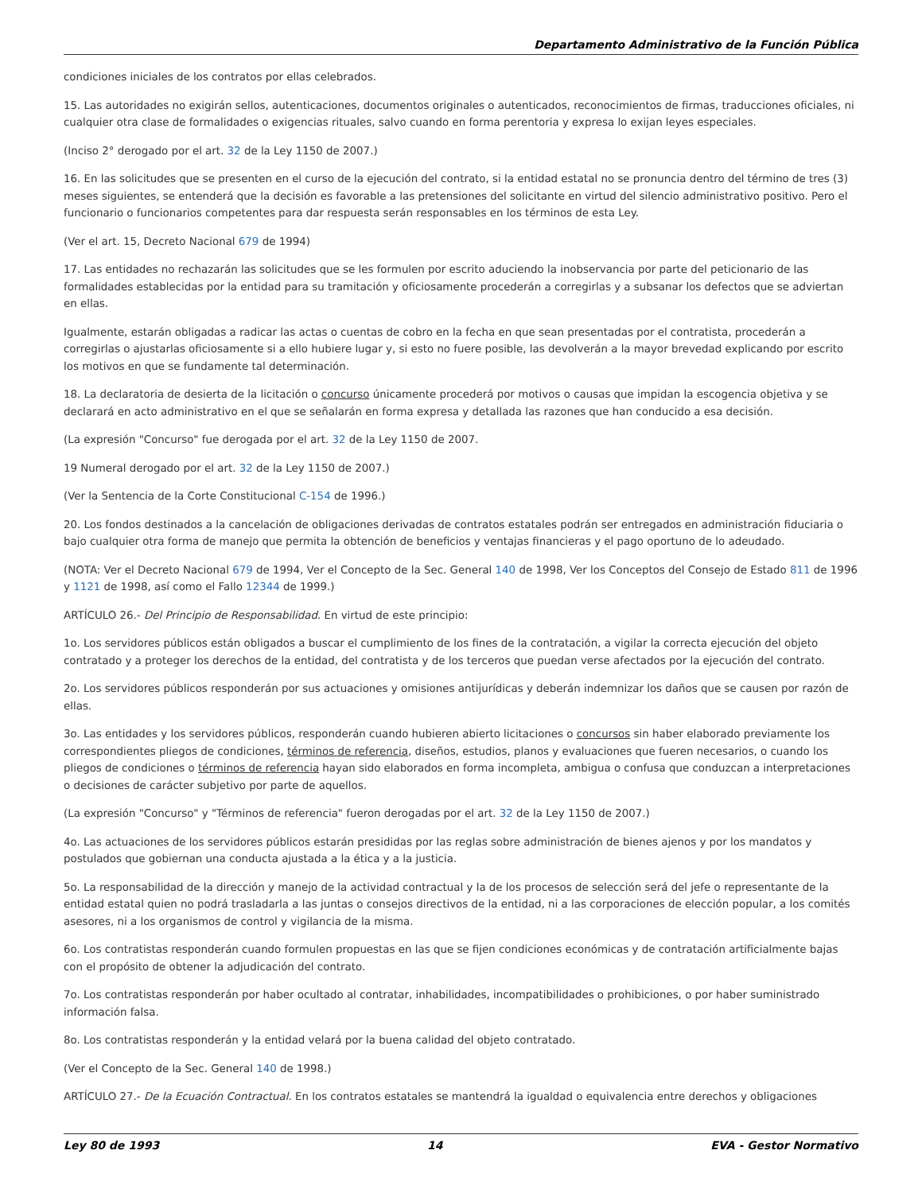Departamento Administrativo de la Función Pública
condiciones iniciales de los contratos por ellas celebrados.
15. Las autoridades no exigirán sellos, autenticaciones, documentos originales o autenticados, reconocimientos de firmas, traducciones oficiales, ni cualquier otra clase de formalidades o exigencias rituales, salvo cuando en forma perentoria y expresa lo exijan leyes especiales.
(Inciso 2° derogado por el art. 32 de la Ley 1150 de 2007.)
16. En las solicitudes que se presenten en el curso de la ejecución del contrato, si la entidad estatal no se pronuncia dentro del término de tres (3) meses siguientes, se entenderá que la decisión es favorable a las pretensiones del solicitante en virtud del silencio administrativo positivo. Pero el funcionario o funcionarios competentes para dar respuesta serán responsables en los términos de esta Ley.
(Ver el art. 15, Decreto Nacional 679 de 1994)
17. Las entidades no rechazarán las solicitudes que se les formulen por escrito aduciendo la inobservancia por parte del peticionario de las formalidades establecidas por la entidad para su tramitación y oficiosamente procederán a corregirlas y a subsanar los defectos que se adviertan en ellas.
Igualmente, estarán obligadas a radicar las actas o cuentas de cobro en la fecha en que sean presentadas por el contratista, procederán a corregirlas o ajustarlas oficiosamente si a ello hubiere lugar y, si esto no fuere posible, las devolverán a la mayor brevedad explicando por escrito los motivos en que se fundamente tal determinación.
18. La declaratoria de desierta de la licitación o concurso únicamente procederá por motivos o causas que impidan la escogencia objetiva y se declarará en acto administrativo en el que se señalarán en forma expresa y detallada las razones que han conducido a esa decisión.
(La expresión "Concurso" fue derogada por el art. 32 de la Ley 1150 de 2007.
19 Numeral derogado por el art. 32 de la Ley 1150 de 2007.)
(Ver la Sentencia de la Corte Constitucional C-154 de 1996.)
20. Los fondos destinados a la cancelación de obligaciones derivadas de contratos estatales podrán ser entregados en administración fiduciaria o bajo cualquier otra forma de manejo que permita la obtención de beneficios y ventajas financieras y el pago oportuno de lo adeudado.
(NOTA: Ver el Decreto Nacional 679 de 1994, Ver el Concepto de la Sec. General 140 de 1998, Ver los Conceptos del Consejo de Estado 811 de 1996 y 1121 de 1998, así como el Fallo 12344 de 1999.)
ARTÍCULO 26.- Del Principio de Responsabilidad. En virtud de este principio:
1o. Los servidores públicos están obligados a buscar el cumplimiento de los fines de la contratación, a vigilar la correcta ejecución del objeto contratado y a proteger los derechos de la entidad, del contratista y de los terceros que puedan verse afectados por la ejecución del contrato.
2o. Los servidores públicos responderán por sus actuaciones y omisiones antijurídicas y deberán indemnizar los daños que se causen por razón de ellas.
3o. Las entidades y los servidores públicos, responderán cuando hubieren abierto licitaciones o concursos sin haber elaborado previamente los correspondientes pliegos de condiciones, términos de referencia, diseños, estudios, planos y evaluaciones que fueren necesarios, o cuando los pliegos de condiciones o términos de referencia hayan sido elaborados en forma incompleta, ambigua o confusa que conduzcan a interpretaciones o decisiones de carácter subjetivo por parte de aquellos.
(La expresión "Concurso" y "Términos de referencia" fueron derogadas por el art. 32 de la Ley 1150 de 2007.)
4o. Las actuaciones de los servidores públicos estarán presididas por las reglas sobre administración de bienes ajenos y por los mandatos y postulados que gobiernan una conducta ajustada a la ética y a la justicia.
5o. La responsabilidad de la dirección y manejo de la actividad contractual y la de los procesos de selección será del jefe o representante de la entidad estatal quien no podrá trasladarla a las juntas o consejos directivos de la entidad, ni a las corporaciones de elección popular, a los comités asesores, ni a los organismos de control y vigilancia de la misma.
6o. Los contratistas responderán cuando formulen propuestas en las que se fijen condiciones económicas y de contratación artificialmente bajas con el propósito de obtener la adjudicación del contrato.
7o. Los contratistas responderán por haber ocultado al contratar, inhabilidades, incompatibilidades o prohibiciones, o por haber suministrado información falsa.
8o. Los contratistas responderán y la entidad velará por la buena calidad del objeto contratado.
(Ver el Concepto de la Sec. General 140 de 1998.)
ARTÍCULO 27.- De la Ecuación Contractual. En los contratos estatales se mantendrá la igualdad o equivalencia entre derechos y obligaciones
Ley 80 de 1993 14 EVA - Gestor Normativo